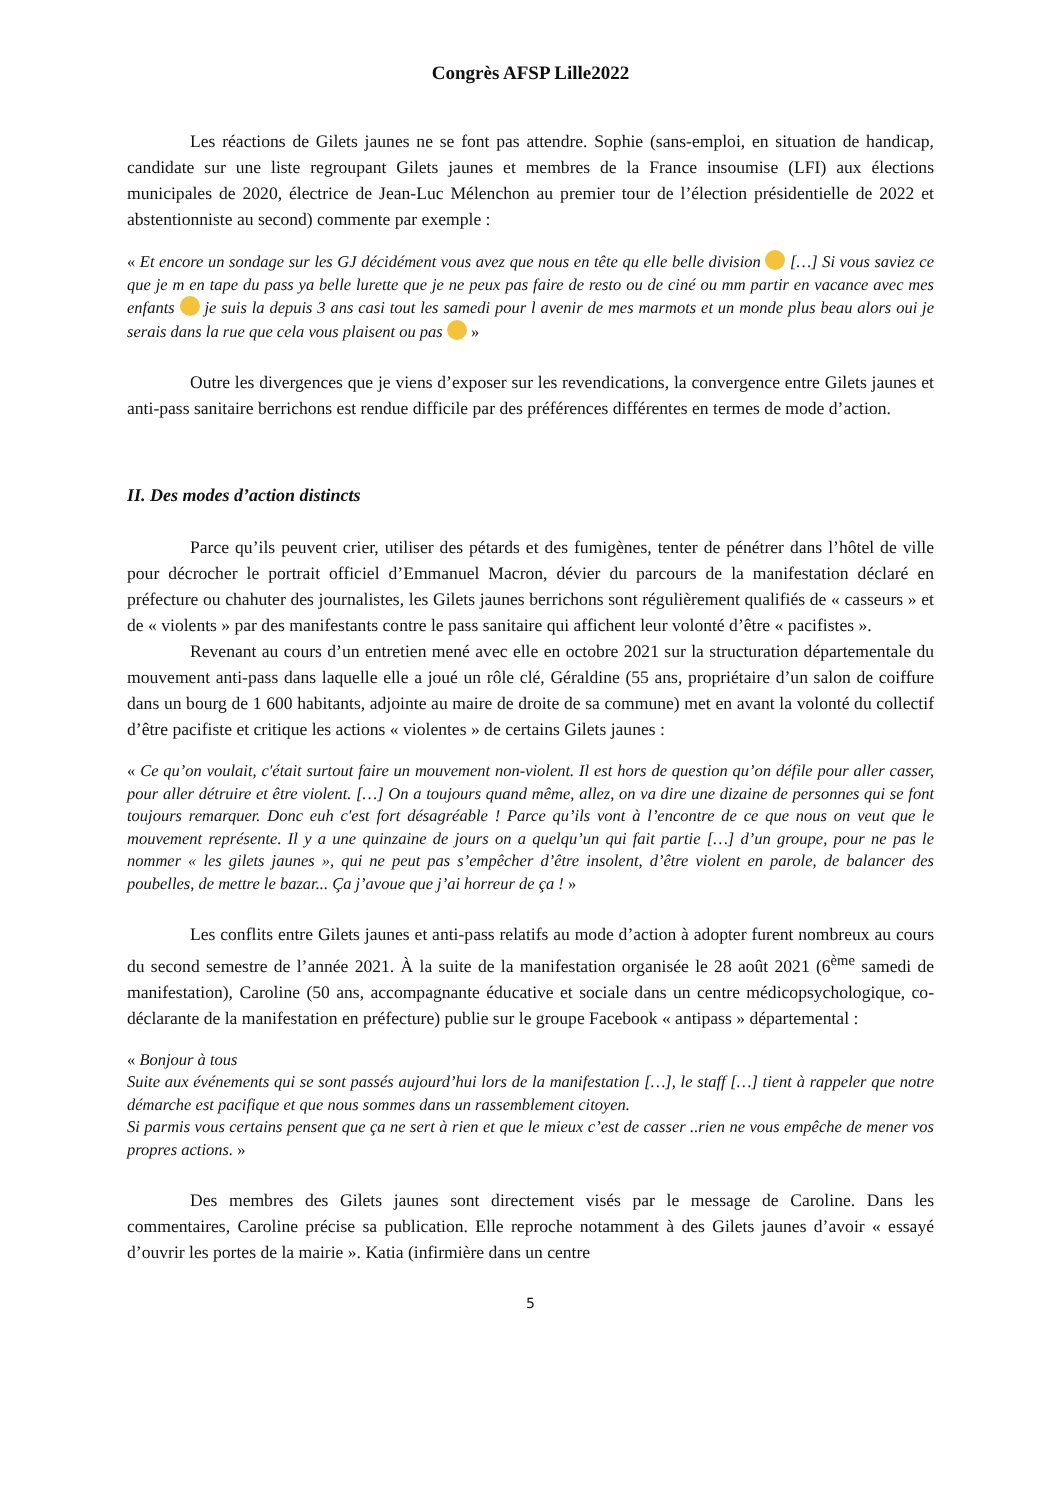Congrès AFSP Lille2022
Les réactions de Gilets jaunes ne se font pas attendre. Sophie (sans-emploi, en situation de handicap, candidate sur une liste regroupant Gilets jaunes et membres de la France insoumise (LFI) aux élections municipales de 2020, électrice de Jean-Luc Mélenchon au premier tour de l’élection présidentielle de 2022 et abstentionniste au second) commente par exemple :
« Et encore un sondage sur les GJ décidément vous avez que nous en tête qu elle belle division […] Si vous saviez ce que je m en tape du pass ya belle lurette que je ne peux pas faire de resto ou de ciné ou mm partir en vacance avec mes enfants je suis la depuis 3 ans casi tout les samedi pour l avenir de mes marmots et un monde plus beau alors oui je serais dans la rue que cela vous plaisent ou pas »
Outre les divergences que je viens d’exposer sur les revendications, la convergence entre Gilets jaunes et anti-pass sanitaire berrichons est rendue difficile par des préférences différentes en termes de mode d’action.
II. Des modes d’action distincts
Parce qu’ils peuvent crier, utiliser des pétards et des fumigènes, tenter de pénétrer dans l’hôtel de ville pour décrocher le portrait officiel d’Emmanuel Macron, dévier du parcours de la manifestation déclaré en préfecture ou chahuter des journalistes, les Gilets jaunes berrichons sont régulièrement qualifiés de « casseurs » et de « violents » par des manifestants contre le pass sanitaire qui affichent leur volonté d’être « pacifistes ».
Revenant au cours d’un entretien mené avec elle en octobre 2021 sur la structuration départementale du mouvement anti-pass dans laquelle elle a joué un rôle clé, Géraldine (55 ans, propriétaire d’un salon de coiffure dans un bourg de 1 600 habitants, adjointe au maire de droite de sa commune) met en avant la volonté du collectif d’être pacifiste et critique les actions « violentes » de certains Gilets jaunes :
« Ce qu’on voulait, c'était surtout faire un mouvement non-violent. Il est hors de question qu’on défile pour aller casser, pour aller détruire et être violent. […] On a toujours quand même, allez, on va dire une dizaine de personnes qui se font toujours remarquer. Donc euh c'est fort désagréable ! Parce qu’ils vont à l’encontre de ce que nous on veut que le mouvement représente. Il y a une quinzaine de jours on a quelqu’un qui fait partie […] d’un groupe, pour ne pas le nommer « les gilets jaunes », qui ne peut pas s’empêcher d’être insolent, d’être violent en parole, de balancer des poubelles, de mettre le bazar... Ça j’avoue que j’ai horreur de ça ! »
Les conflits entre Gilets jaunes et anti-pass relatifs au mode d’action à adopter furent nombreux au cours du second semestre de l’année 2021. À la suite de la manifestation organisée le 28 août 2021 (6<sup>ème</sup> samedi de manifestation), Caroline (50 ans, accompagnante éducative et sociale dans un centre médicopsychologique, co-déclarante de la manifestation en préfecture) publie sur le groupe Facebook « antipass » départemental :
« Bonjour à tous
Suite aux événements qui se sont passés aujourd’hui lors de la manifestation […], le staff […] tient à rappeler que notre démarche est pacifique et que nous sommes dans un rassemblement citoyen.
Si parmis vous certains pensent que ça ne sert à rien et que le mieux c’est de casser ..rien ne vous empêche de mener vos propres actions. »
Des membres des Gilets jaunes sont directement visés par le message de Caroline. Dans les commentaires, Caroline précise sa publication. Elle reproche notamment à des Gilets jaunes d’avoir « essayé d’ouvrir les portes de la mairie ». Katia (infirmière dans un centre
5